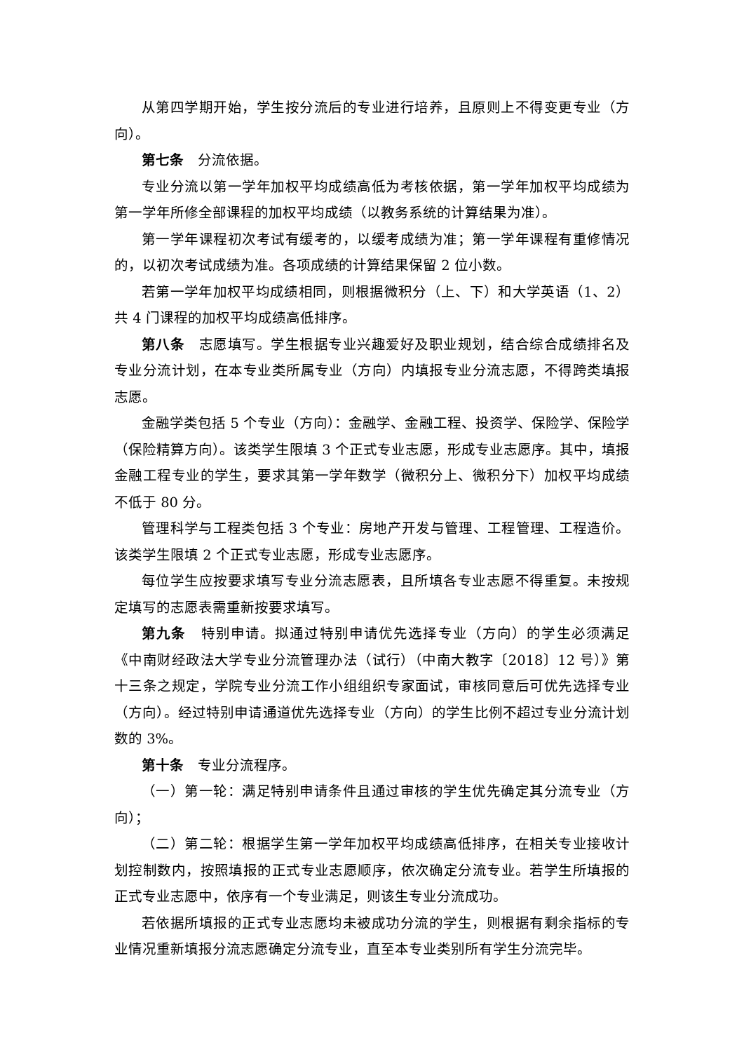从第四学期开始，学生按分流后的专业进行培养，且原则上不得变更专业（方向）。
第七条　分流依据。
专业分流以第一学年加权平均成绩高低为考核依据，第一学年加权平均成绩为第一学年所修全部课程的加权平均成绩（以教务系统的计算结果为准）。
第一学年课程初次考试有缓考的，以缓考成绩为准；第一学年课程有重修情况的，以初次考试成绩为准。各项成绩的计算结果保留 2 位小数。
若第一学年加权平均成绩相同，则根据微积分（上、下）和大学英语（1、2）共 4 门课程的加权平均成绩高低排序。
第八条　志愿填写。学生根据专业兴趣爱好及职业规划，结合综合成绩排名及专业分流计划，在本专业类所属专业（方向）内填报专业分流志愿，不得跨类填报志愿。
金融学类包括 5 个专业（方向）：金融学、金融工程、投资学、保险学、保险学（保险精算方向）。该类学生限填 3 个正式专业志愿，形成专业志愿序。其中，填报金融工程专业的学生，要求其第一学年数学（微积分上、微积分下）加权平均成绩不低于 80 分。
管理科学与工程类包括 3 个专业：房地产开发与管理、工程管理、工程造价。该类学生限填 2 个正式专业志愿，形成专业志愿序。
每位学生应按要求填写专业分流志愿表，且所填各专业志愿不得重复。未按规定填写的志愿表需重新按要求填写。
第九条　特别申请。拟通过特别申请优先选择专业（方向）的学生必须满足《中南财经政法大学专业分流管理办法（试行）（中南大教字〔2018〕12 号）》第十三条之规定，学院专业分流工作小组组织专家面试，审核同意后可优先选择专业（方向）。经过特别申请通道优先选择专业（方向）的学生比例不超过专业分流计划数的 3%。
第十条　专业分流程序。
（一）第一轮：满足特别申请条件且通过审核的学生优先确定其分流专业（方向）；
（二）第二轮：根据学生第一学年加权平均成绩高低排序，在相关专业接收计划控制数内，按照填报的正式专业志愿顺序，依次确定分流专业。若学生所填报的正式专业志愿中，依序有一个专业满足，则该生专业分流成功。
若依据所填报的正式专业志愿均未被成功分流的学生，则根据有剩余指标的专业情况重新填报分流志愿确定分流专业，直至本专业类别所有学生分流完毕。